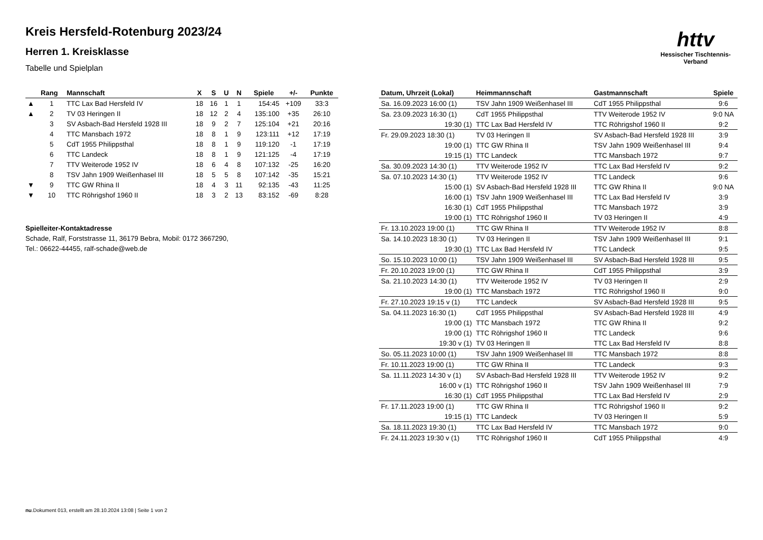httv
Hessischer Tischtennis-Verband
Kreis Hersfeld-Rotenburg 2023/24
Herren 1. Kreisklasse
Tabelle und Spielplan
| | Rang | Mannschaft | X | S | U | N | Spiele | +/- | Punkte |
| --- | --- | --- | --- | --- | --- | --- | --- | --- | --- |
| ▲ | 1 | TTC Lax Bad Hersfeld IV | 18 | 16 | 1 | 1 | 154:45 | +109 | 33:3 |
| ▲ | 2 | TV 03 Heringen II | 18 | 12 | 2 | 4 | 135:100 | +35 | 26:10 |
| | 3 | SV Asbach-Bad Hersfeld 1928 III | 18 | 9 | 2 | 7 | 125:104 | +21 | 20:16 |
| | 4 | TTC Mansbach 1972 | 18 | 8 | 1 | 9 | 123:111 | +12 | 17:19 |
| | 5 | CdT 1955 Philippsthal | 18 | 8 | 1 | 9 | 119:120 | -1 | 17:19 |
| | 6 | TTC Landeck | 18 | 8 | 1 | 9 | 121:125 | -4 | 17:19 |
| | 7 | TTV Weiterode 1952 IV | 18 | 6 | 4 | 8 | 107:132 | -25 | 16:20 |
| | 8 | TSV Jahn 1909 Weißenhasel III | 18 | 5 | 5 | 8 | 107:142 | -35 | 15:21 |
| ▼ | 9 | TTC GW Rhina II | 18 | 4 | 3 | 11 | 92:135 | -43 | 11:25 |
| ▼ | 10 | TTC Röhrigshof 1960 II | 18 | 3 | 2 | 13 | 83:152 | -69 | 8:28 |
Spielleiter-Kontaktadresse
Schade, Ralf, Forststrasse 11, 36179 Bebra, Mobil: 0172 3667290,
Tel.: 06622-44455, ralf-schade@web.de
| Datum, Uhrzeit (Lokal) | Heimmannschaft | Gastmannschaft | Spiele |
| --- | --- | --- | --- |
| Sa. 16.09.2023 16:00 (1) | TSV Jahn 1909 Weißenhasel III | CdT 1955 Philippsthal | 9:6 |
| Sa. 23.09.2023 16:30 (1) | CdT 1955 Philippsthal | TTV Weiterode 1952 IV | 9:0 NA |
| 19:30 (1) | TTC Lax Bad Hersfeld IV | TTC Röhrigshof 1960 II | 9:2 |
| Fr. 29.09.2023 18:30 (1) | TV 03 Heringen II | SV Asbach-Bad Hersfeld 1928 III | 3:9 |
| 19:00 (1) | TTC GW Rhina II | TSV Jahn 1909 Weißenhasel III | 9:4 |
| 19:15 (1) | TTC Landeck | TTC Mansbach 1972 | 9:7 |
| Sa. 30.09.2023 14:30 (1) | TTV Weiterode 1952 IV | TTC Lax Bad Hersfeld IV | 9:2 |
| Sa. 07.10.2023 14:30 (1) | TTV Weiterode 1952 IV | TTC Landeck | 9:6 |
| 15:00 (1) | SV Asbach-Bad Hersfeld 1928 III | TTC GW Rhina II | 9:0 NA |
| 16:00 (1) | TSV Jahn 1909 Weißenhasel III | TTC Lax Bad Hersfeld IV | 3:9 |
| 16:30 (1) | CdT 1955 Philippsthal | TTC Mansbach 1972 | 3:9 |
| 19:00 (1) | TTC Röhrigshof 1960 II | TV 03 Heringen II | 4:9 |
| Fr. 13.10.2023 19:00 (1) | TTC GW Rhina II | TTV Weiterode 1952 IV | 8:8 |
| Sa. 14.10.2023 18:30 (1) | TV 03 Heringen II | TSV Jahn 1909 Weißenhasel III | 9:1 |
| 19:30 (1) | TTC Lax Bad Hersfeld IV | TTC Landeck | 9:5 |
| So. 15.10.2023 10:00 (1) | TSV Jahn 1909 Weißenhasel III | SV Asbach-Bad Hersfeld 1928 III | 9:5 |
| Fr. 20.10.2023 19:00 (1) | TTC GW Rhina II | CdT 1955 Philippsthal | 3:9 |
| Sa. 21.10.2023 14:30 (1) | TTV Weiterode 1952 IV | TV 03 Heringen II | 2:9 |
| 19:00 (1) | TTC Mansbach 1972 | TTC Röhrigshof 1960 II | 9:0 |
| Fr. 27.10.2023 19:15 v (1) | TTC Landeck | SV Asbach-Bad Hersfeld 1928 III | 9:5 |
| Sa. 04.11.2023 16:30 (1) | CdT 1955 Philippsthal | SV Asbach-Bad Hersfeld 1928 III | 4:9 |
| 19:00 (1) | TTC Mansbach 1972 | TTC GW Rhina II | 9:2 |
| 19:00 (1) | TTC Röhrigshof 1960 II | TTC Landeck | 9:6 |
| 19:30 v (1) | TV 03 Heringen II | TTC Lax Bad Hersfeld IV | 8:8 |
| So. 05.11.2023 10:00 (1) | TSV Jahn 1909 Weißenhasel III | TTC Mansbach 1972 | 8:8 |
| Fr. 10.11.2023 19:00 (1) | TTC GW Rhina II | TTC Landeck | 9:3 |
| Sa. 11.11.2023 14:30 v (1) | SV Asbach-Bad Hersfeld 1928 III | TTV Weiterode 1952 IV | 9:2 |
| 16:00 v (1) | TTC Röhrigshof 1960 II | TSV Jahn 1909 Weißenhasel III | 7:9 |
| 16:30 (1) | CdT 1955 Philippsthal | TTC Lax Bad Hersfeld IV | 2:9 |
| Fr. 17.11.2023 19:00 (1) | TTC GW Rhina II | TTC Röhrigshof 1960 II | 9:2 |
| 19:15 (1) | TTC Landeck | TV 03 Heringen II | 5:9 |
| Sa. 18.11.2023 19:30 (1) | TTC Lax Bad Hersfeld IV | TTC Mansbach 1972 | 9:0 |
| Fr. 24.11.2023 19:30 v (1) | TTC Röhrigshof 1960 II | CdT 1955 Philippsthal | 4:9 |
nu.Dokument 013, erstellt am 28.10.2024 13:08 | Seite 1 von 2